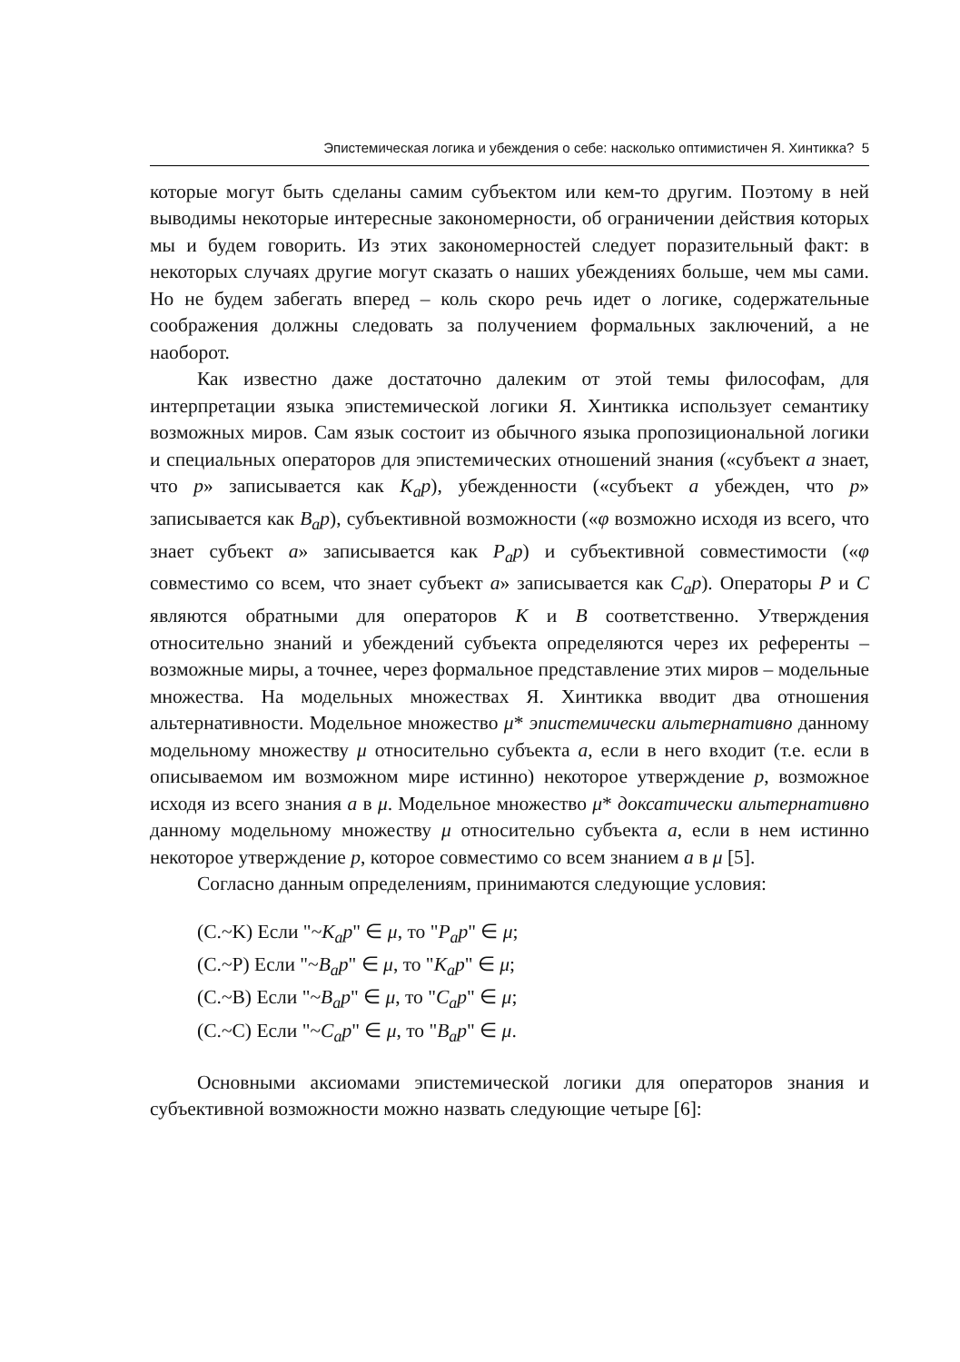Эпистемическая логика и убеждения о себе: насколько оптимистичен Я. Хинтикка? 5
которые могут быть сделаны самим субъектом или кем-то другим. Поэтому в ней выводимы некоторые интересные закономерности, об ограничении действия которых мы и будем говорить. Из этих закономерностей следует поразительный факт: в некоторых случаях другие могут сказать о наших убеждениях больше, чем мы сами. Но не будем забегать вперед – коль скоро речь идет о логике, содержательные соображения должны следовать за получением формальных заключений, а не наоборот.
Как известно даже достаточно далеким от этой темы философам, для интерпретации языка эпистемической логики Я. Хинтикка использует семантику возможных миров. Сам язык состоит из обычного языка пропозициональной логики и специальных операторов для эпистемических отношений знания («субъект a знает, что p» записывается как K<sub>a</sub>p), убежденности («субъект a убежден, что p» записывается как B<sub>a</sub>p), субъективной возможности («φ возможно исходя из всего, что знает субъект a» записывается как P<sub>a</sub>p) и субъективной совместимости («φ совместимо со всем, что знает субъект a» записывается как C<sub>a</sub>p). Операторы P и C являются обратными для операторов K и B соответственно. Утверждения относительно знаний и убеждений субъекта определяются через их референты – возможные миры, а точнее, через формальное представление этих миров – модельные множества. На модельных множествах Я. Хинтикка вводит два отношения альтернативности. Модельное множество μ* эпистемически альтернативно данному модельному множеству μ относительно субъекта a, если в него входит (т.е. если в описываемом им возможном мире истинно) некоторое утверждение p, возможное исходя из всего знания a в μ. Модельное множество μ* доксатически альтернативно данному модельному множеству μ относительно субъекта a, если в нем истинно некоторое утверждение p, которое совместимо со всем знанием a в μ [5].
Согласно данным определениям, принимаются следующие условия:
(C.~K) Если "~K<sub>a</sub>p" ∈ μ, то "P<sub>a</sub>p" ∈ μ;
(C.~P) Если "~B<sub>a</sub>p" ∈ μ, то "K<sub>a</sub>p" ∈ μ;
(C.~B) Если "~B<sub>a</sub>p" ∈ μ, то "C<sub>a</sub>p" ∈ μ;
(C.~C) Если "~C<sub>a</sub>p" ∈ μ, то "B<sub>a</sub>p" ∈ μ.
Основными аксиомами эпистемической логики для операторов знания и субъективной возможности можно назвать следующие четыре [6]: